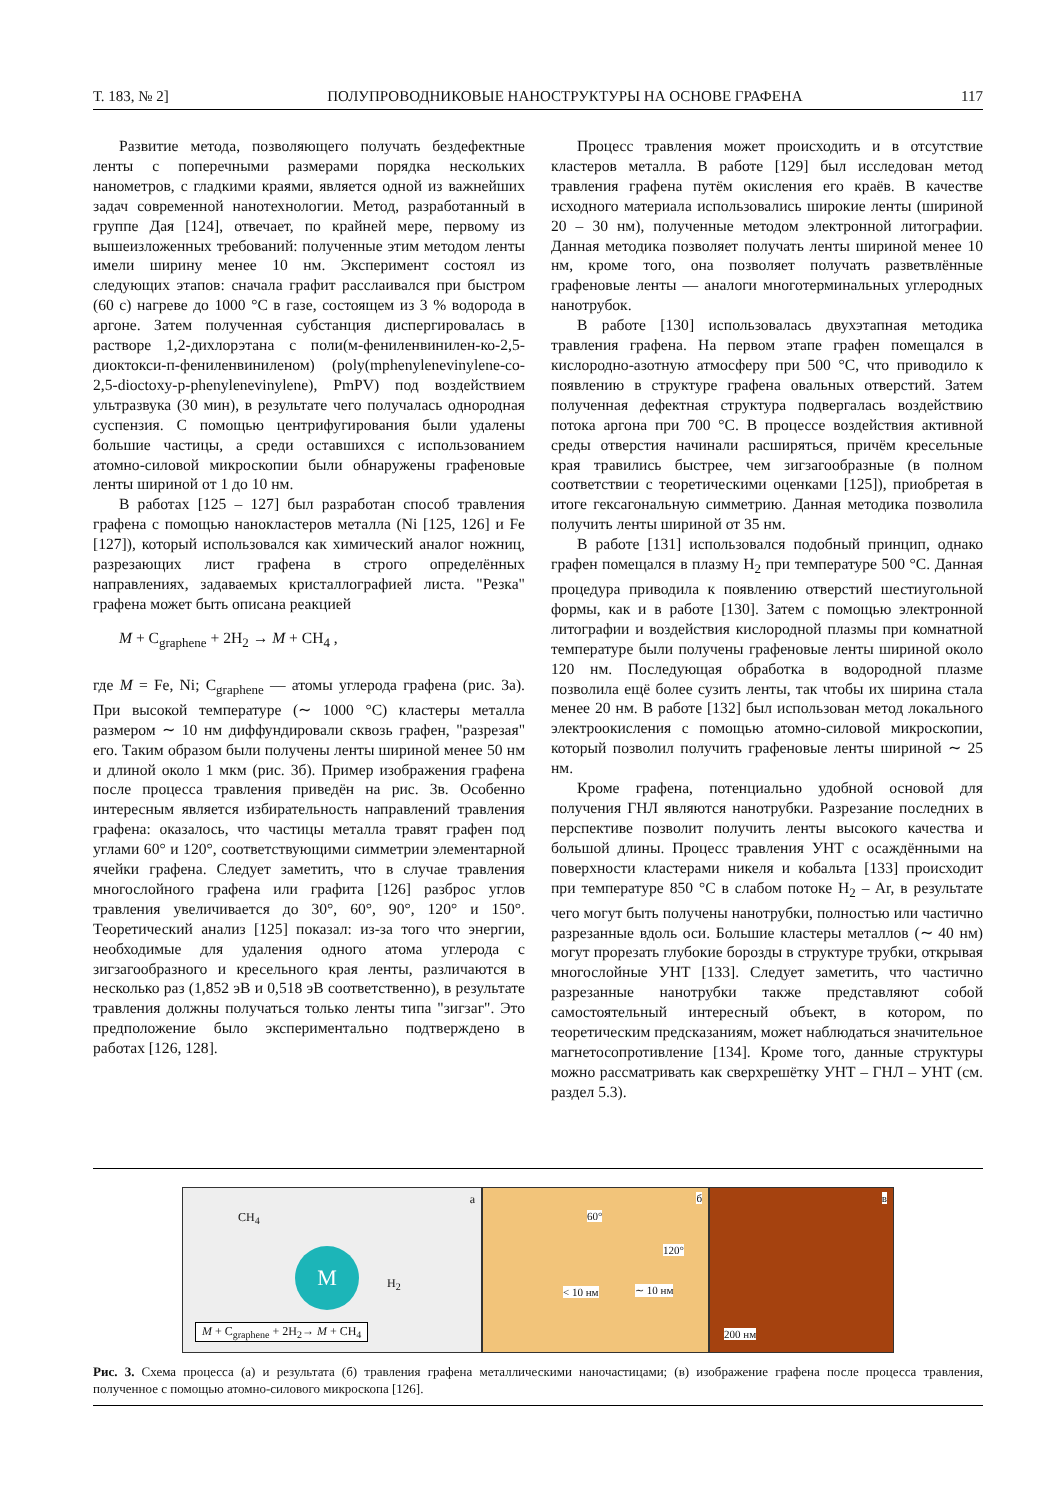Т. 183, № 2] ПОЛУПРОВОДНИКОВЫЕ НАНОСТРУКТУРЫ НА ОСНОВЕ ГРАФЕНА 117
Развитие метода, позволяющего получать бездефектные ленты с поперечными размерами порядка нескольких нанометров, с гладкими краями, является одной из важнейших задач современной нанотехнологии. Метод, разработанный в группе Дая [124], отвечает, по крайней мере, первому из вышеизложенных требований: полученные этим методом ленты имели ширину менее 10 нм. Эксперимент состоял из следующих этапов: сначала графит расслаивался при быстром (60 с) нагреве до 1000 °C в газе, состоящем из 3 % водорода в аргоне. Затем полученная субстанция диспергировалась в растворе 1,2-дихлорэтана с поли(м-фениленвинилен-ко-2,5-диоктокси-п-фениленвиниленом) (poly(mphenylenevinylene-co-2,5-dioctoxy-p-phenylenevinylene), PmPV) под воздействием ультразвука (30 мин), в результате чего получалась однородная суспензия. С помощью центрифугирования были удалены большие частицы, а среди оставшихся с использованием атомно-силовой микроскопии были обнаружены графеновые ленты шириной от 1 до 10 нм.
В работах [125 – 127] был разработан способ травления графена с помощью нанокластеров металла (Ni [125, 126] и Fe [127]), который использовался как химический аналог ножниц, разрезающих лист графена в строго определённых направлениях, задаваемых кристаллографией листа. "Резка" графена может быть описана реакцией
M + C<sub>graphene</sub> + 2H<sub>2</sub> → M + CH<sub>4</sub> ,
где M = Fe, Ni; C<sub>graphene</sub> — атомы углерода графена (рис. 3а). При высокой температуре (∼ 1000 °C) кластеры металла размером ∼ 10 нм диффундировали сквозь графен, "разрезая" его. Таким образом были получены ленты шириной менее 50 нм и длиной около 1 мкм (рис. 3б). Пример изображения графена после процесса травления приведён на рис. 3в. Особенно интересным является избирательность направлений травления графена: оказалось, что частицы металла травят графен под углами 60° и 120°, соответствующими симметрии элементарной ячейки графена. Следует заметить, что в случае травления многослойного графена или графита [126] разброс углов травления увеличивается до 30°, 60°, 90°, 120° и 150°. Теоретический анализ [125] показал: из-за того что энергии, необходимые для удаления одного атома углерода с зигзагообразного и кресельного края ленты, различаются в несколько раз (1,852 эВ и 0,518 эВ соответственно), в результате травления должны получаться только ленты типа "зигзаг". Это предположение было экспериментально подтверждено в работах [126, 128].
Процесс травления может происходить и в отсутствие кластеров металла. В работе [129] был исследован метод травления графена путём окисления его краёв. В качестве исходного материала использовались широкие ленты (шириной 20 – 30 нм), полученные методом электронной литографии. Данная методика позволяет получать ленты шириной менее 10 нм, кроме того, она позволяет получать разветвлённые графеновые ленты — аналоги многотерминальных углеродных нанотрубок.
В работе [130] использовалась двухэтапная методика травления графена. На первом этапе графен помещался в кислородно-азотную атмосферу при 500 °C, что приводило к появлению в структуре графена овальных отверстий. Затем полученная дефектная структура подвергалась воздействию потока аргона при 700 °C. В процессе воздействия активной среды отверстия начинали расширяться, причём кресельные края травились быстрее, чем зигзагообразные (в полном соответствии с теоретическими оценками [125]), приобретая в итоге гексагональную симметрию. Данная методика позволила получить ленты шириной от 35 нм.
В работе [131] использовался подобный принцип, однако графен помещался в плазму H<sub>2</sub> при температуре 500 °C. Данная процедура приводила к появлению отверстий шестиугольной формы, как и в работе [130]. Затем с помощью электронной литографии и воздействия кислородной плазмы при комнатной температуре были получены графеновые ленты шириной около 120 нм. Последующая обработка в водородной плазме позволила ещё более сузить ленты, так чтобы их ширина стала менее 20 нм. В работе [132] был использован метод локального электроокисления с помощью атомно-силовой микроскопии, который позволил получить графеновые ленты шириной ∼ 25 нм.
Кроме графена, потенциально удобной основой для получения ГНЛ являются нанотрубки. Разрезание последних в перспективе позволит получить ленты высокого качества и большой длины. Процесс травления УНТ с осаждёнными на поверхности кластерами никеля и кобальта [133] происходит при температуре 850 °C в слабом потоке H<sub>2</sub> – Ar, в результате чего могут быть получены нанотрубки, полностью или частично разрезанные вдоль оси. Большие кластеры металлов (∼ 40 нм) могут прорезать глубокие борозды в структуре трубки, открывая многослойные УНТ [133]. Следует заметить, что частично разрезанные нанотрубки также представляют собой самостоятельный интересный объект, в котором, по теоретическим предсказаниям, может наблюдаться значительное магнетосопротивление [134]. Кроме того, данные структуры можно рассматривать как сверхрешётку УНТ – ГНЛ – УНТ (см. раздел 5.3).
а
CH<sub>4</sub>
M
H<sub>2</sub>
M + C<sub>graphene</sub> + 2H<sub>2</sub>→ M + CH<sub>4</sub>
б
60°
120°
< 10 нм ∼ 10 нм
в
200 нм
Рис. 3. Схема процесса (а) и результата (б) травления графена металлическими наночастицами; (в) изображение графена после процесса травления, полученное с помощью атомно-силового микроскопа [126].